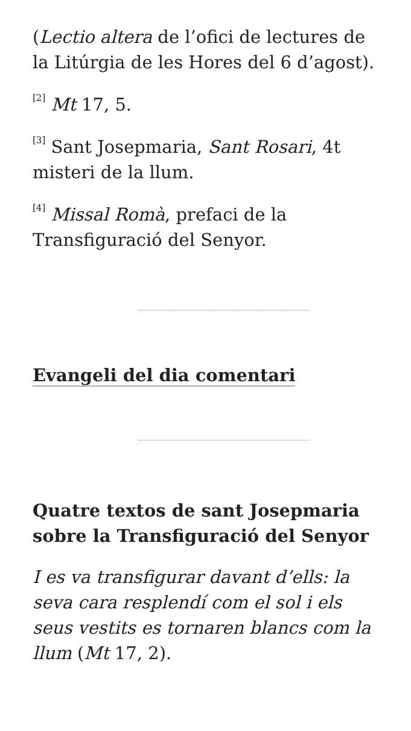(Lectio altera de l’ofici de lectures de la Litúrgia de les Hores del 6 d’agost).
<sup>[2]</sup> Mt 17, 5.
<sup>[3]</sup> Sant Josepmaria, Sant Rosari, 4t misteri de la llum.
<sup>[4]</sup> Missal Romà, prefaci de la Transfiguració del Senyor.
Evangeli del dia comentari
Quatre textos de sant Josepmaria sobre la Transfiguració del Senyor
I es va transfigurar davant d’ells: la seva cara resplendí com el sol i els seus vestits es tornaren blancs com la llum (Mt 17, 2).